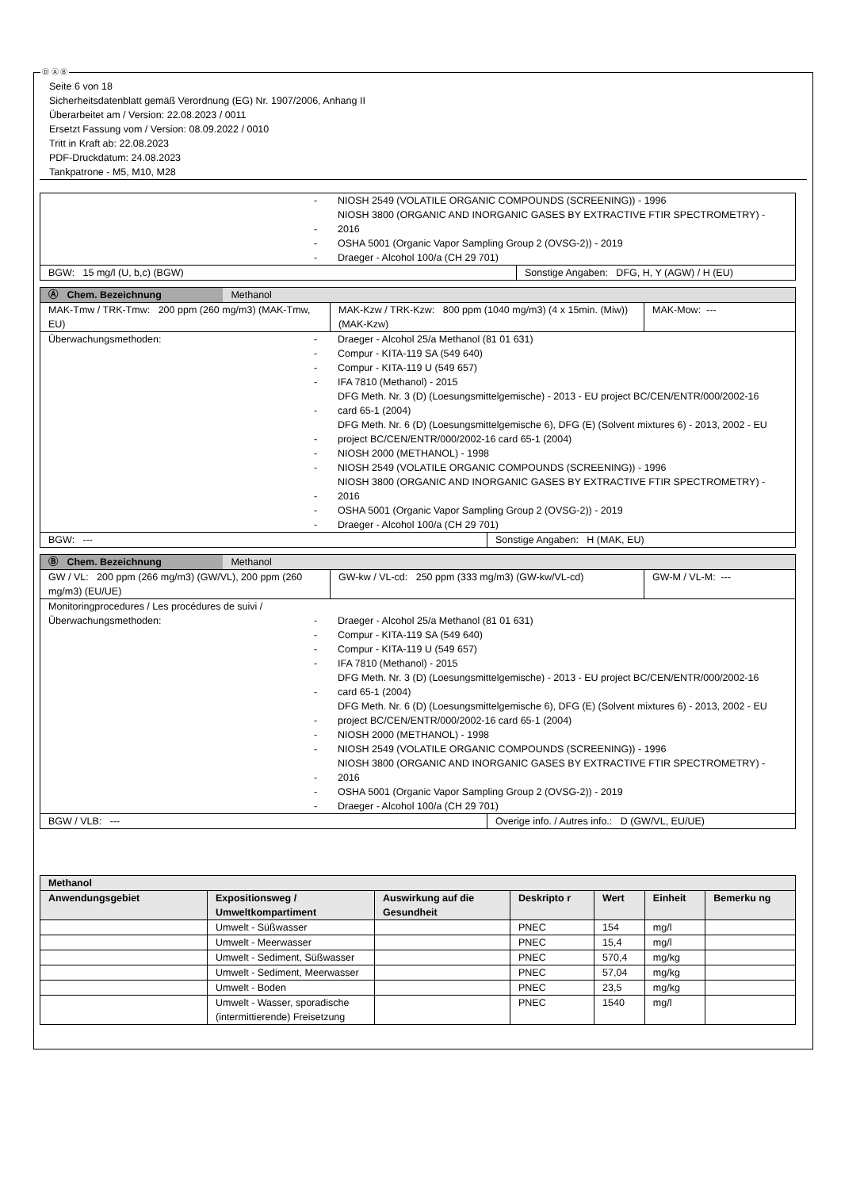Ⓓ Ⓐ Ⓑ
Seite 6 von 18
Sicherheitsdatenblatt gemäß Verordnung (EG) Nr. 1907/2006, Anhang II
Überarbeitet am / Version: 22.08.2023 / 0011
Ersetzt Fassung vom / Version: 08.09.2022 / 0010
Tritt in Kraft ab: 22.08.2023
PDF-Druckdatum: 24.08.2023
Tankpatrone - M5, M10, M28
| / - / NIOSH 2549 (VOLATILE ORGANIC COMPOUNDS (SCREENING)) - 1996 / / - / NIOSH 3800 (ORGANIC AND INORGANIC GASES BY EXTRACTIVE FTIR SPECTROMETRY) - 2016 / / - / OSHA 5001 (Organic Vapor Sampling Group 2 (OVSG-2)) - 2019 / / - / Draeger - Alcohol 100/a (CH 29 701) / | |
| BGW: 15 mg/l (U, b,c) (BGW) | Sonstige Angaben: DFG, H, Y (AGW) / H (EU) |
| Ⓐ Chem. Bezeichnung Methanol | | | |
| MAK-Tmw / TRK-Tmw: 200 ppm (260 mg/m3) (MAK-Tmw, EU) | MAK-Kzw / TRK-Kzw: 800 ppm (1040 mg/m3) (4 x 15min. (Miw)) (MAK-Kzw) | | MAK-Mow: --- |
| Überwachungsmethoden: / - / Draeger - Alcohol 25/a Methanol (81 01 631) / / - / Compur - KITA-119 SA (549 640) / / - / Compur - KITA-119 U (549 657) / / - / IFA 7810 (Methanol) - 2015 / / - / DFG Meth. Nr. 3 (D) (Loesungsmittelgemische) - 2013 - EU project BC/CEN/ENTR/000/2002-16 card 65-1 (2004) / / - / DFG Meth. Nr. 6 (D) (Loesungsmittelgemische 6), DFG (E) (Solvent mixtures 6) - 2013, 2002 - EU project BC/CEN/ENTR/000/2002-16 card 65-1 (2004) / / - / NIOSH 2000 (METHANOL) - 1998 / / - / NIOSH 2549 (VOLATILE ORGANIC COMPOUNDS (SCREENING)) - 1996 / / - / NIOSH 3800 (ORGANIC AND INORGANIC GASES BY EXTRACTIVE FTIR SPECTROMETRY) - 2016 / / - / OSHA 5001 (Organic Vapor Sampling Group 2 (OVSG-2)) - 2019 / / - / Draeger - Alcohol 100/a (CH 29 701) / | | | |
| BGW: --- | | Sonstige Angaben: H (MAK, EU) | |
| Ⓑ Chem. Bezeichnung Methanol | | | |
| GW / VL: 200 ppm (266 mg/m3) (GW/VL), 200 ppm (260 mg/m3) (EU/UE) | GW-kw / VL-cd: 250 ppm (333 mg/m3) (GW-kw/VL-cd) | | GW-M / VL-M: --- |
| Monitoringprocedures / Les procédures de suivi / Überwachungsmethoden: / - / Draeger - Alcohol 25/a Methanol (81 01 631) / / - / Compur - KITA-119 SA (549 640) / / - / Compur - KITA-119 U (549 657) / / - / IFA 7810 (Methanol) - 2015 / / - / DFG Meth. Nr. 3 (D) (Loesungsmittelgemische) - 2013 - EU project BC/CEN/ENTR/000/2002-16 card 65-1 (2004) / / - / DFG Meth. Nr. 6 (D) (Loesungsmittelgemische 6), DFG (E) (Solvent mixtures 6) - 2013, 2002 - EU project BC/CEN/ENTR/000/2002-16 card 65-1 (2004) / / - / NIOSH 2000 (METHANOL) - 1998 / / - / NIOSH 2549 (VOLATILE ORGANIC COMPOUNDS (SCREENING)) - 1996 / / - / NIOSH 3800 (ORGANIC AND INORGANIC GASES BY EXTRACTIVE FTIR SPECTROMETRY) - 2016 / / - / OSHA 5001 (Organic Vapor Sampling Group 2 (OVSG-2)) - 2019 / / - / Draeger - Alcohol 100/a (CH 29 701) / | | | |
| BGW / VLB: --- | | Overige info. / Autres info.: D (GW/VL, EU/UE) | |
| Methanol | | | | | | |
| --- | --- | --- | --- | --- | --- | --- |
| Anwendungsgebiet | Expositionsweg / Umweltkompartiment | Auswirkung auf die Gesundheit | Deskripto r | Wert | Einheit | Bemerku ng |
| | Umwelt - Süßwasser | | PNEC | 154 | mg/l | |
| | Umwelt - Meerwasser | | PNEC | 15,4 | mg/l | |
| | Umwelt - Sediment, Süßwasser | | PNEC | 570,4 | mg/kg | |
| | Umwelt - Sediment, Meerwasser | | PNEC | 57,04 | mg/kg | |
| | Umwelt - Boden | | PNEC | 23,5 | mg/kg | |
| | Umwelt - Wasser, sporadische (intermittierende) Freisetzung | | PNEC | 1540 | mg/l | |